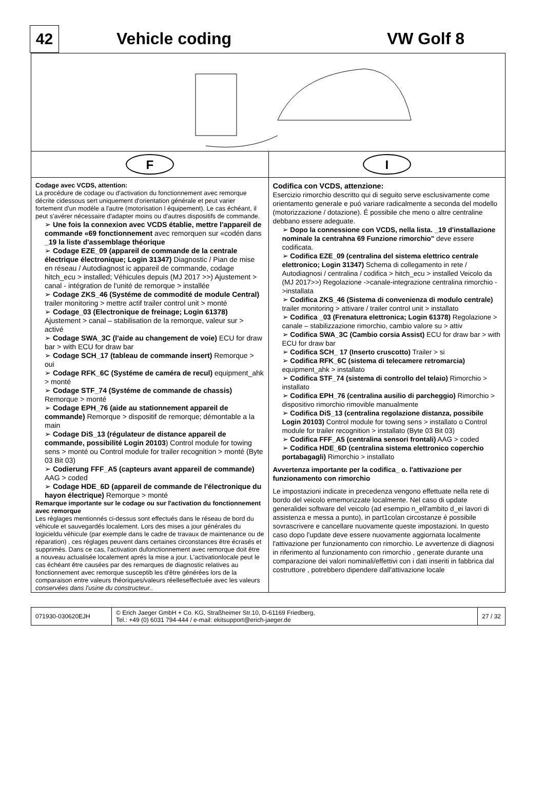42
Vehicle coding VW Golf 8
F I
Codage avec VCDS, attention:
La procédure de codage ou d'activation du fonctionnement avec remorque décrite cidessous sert uniquement d'orientation générale et peut varier fortement d'un modéle a l'autre (motorisation l équipement). Le cas échéant, il peut s'avérer nécessaire d'adapter moins ou d'autres dispositifs de commande.
➢ Une fois la connexion avec VCDS établie, mettre l'appareil de commande «69 fonctionnement avec remorquen sur «codén dans _19 la liste d'assemblage théorique
➢ Codage EZE_09 (appareil de commande de la centrale électrique électronique; Login 31347) Diagnostic / Pian de mise en réseau / Autodiagnost ic appareil de commande, codage hitch_ecu > installed; Véhicules depuis (MJ 2017 >>) Ajustement > canal - intégration de l'unité de remorque > installée
➢ Codage ZKS_46 (Systéme de commodité de module Central) trailer monitoring > mettre actif trailer control unit > monté
➢ Codage_03 (Electronique de freinage; Login 61378) Ajustement > canal – stabilisation de la remorque, valeur sur > activé
➢ Codage SWA_3C (l'aide au changement de voie) ECU for draw bar > with ECU for draw bar
➢ Codage SCH_17 (tableau de commande insert) Remorque > oui
➢ Codage RFK_6C (Systéme de caméra de recul) equipment_ahk > monté
➢ Codage STF_74 (Systéme de commande de chassis) Remorque > monté
➢ Codage EPH_76 (aide au stationnement appareil de commande) Remorque > dispositif de remorque; démontable a la main
➢ Codage DiS_13 (régulateur de distance appareil de commande, possibilité Login 20103) Control module for towing sens > monté ou Control module for trailer recognition > monté (Byte 03 Bit 03)
➢ Codierung FFF_A5 (capteurs avant appareil de commande) AAG > coded
➢ Codage HDE_6D (appareil de commande de l'électronique du hayon électrique) Remorque > monté
Remarque importante sur le codage ou sur l'activation du fonctionnement avec remorque
Les réglages mentionnés ci-dessus sont effectués dans le réseau de bord du véhicule et sauvegardés localement. Lors des mises a jour générales du logicieldu véhicule (par exemple dans le cadre de travaux de maintenance ou de réparation) , ces réglages peuvent dans certaines circonstances ětre écrasés et supprimés. Dans ce cas, l'activation dufonctionnement avec remorque doit ětre a nouveau actualisée localement aprés la mise a jour. L'activationlocale peut le cas échéant ětre causées par des remarques de diagnostic relatives au fonctionnement avec remorque susceptib les d'ětre générées lors de la comparaison entre valeurs théoriques/valeurs réelleseffectuée avec les valeurs conservées dans l'usine du constructeur..
Codifica con VCDS, attenzione:
Esercizio rimorchio descritto qui di seguito serve esclusivamente come orientamento generale e puó variare radicalmente a seconda del modello (motorizzazione / dotazione). É possibile che meno o altre centraline debbano essere adeguate.
➢ Dopo la connessione con VCDS, nella lista. _19 d'installazione nominale la centrahna 69 Funzione rimorchio" deve essere codificata.
➢ Codifica EZE_09 (centralina del sistema elettrico centrale elettronico; Login 31347) Schema di collegamento in rete / Autodiagnosi / centralina / codifica > hitch_ecu > installed Veicolo da (MJ 2017>>) Regolazione ->canale-integrazione centralina rimorchio ->installata
➢ Codifica ZKS_46 (Sistema di convenienza di modulo centrale) trailer monitoring > attivare / trailer control unit > installato
➢ Codifica _03 (Frenatura elettronica; Login 61378) Regolazione > canale – stabilizzazione rimorchio, cambio valore su > attiv
➢ Codifica SWA_3C (Cambio corsia Assist) ECU for draw bar > with ECU for draw bar
➢ Codifica SCH_ 17 (Inserto cruscotto) Trailer > si
➢ Codifica RFK_6C (sistema di telecamere retromarcia) equipment_ahk > installato
➢ Codifica STF_74 (sistema di controllo del telaio) Rimorchio > installato
➢ Codifica EPH_76 (centralina ausilio di parcheggio) Rimorchio > dispositivo rimorchio rimovible manualmente
➢ Codifica DiS_13 (centralina regolazione distanza, possibile Login 20103) Control module for towing sens > installato o Control module for trailer recognition > installato (Byte 03 Bit 03)
➢ Codifica FFF_A5 (centralina sensori frontali) AAG > coded
➢ Codifica HDE_6D (centralina sistema elettronico coperchio portabagagli) Rimorchio > installato
Avvertenza importante per la codifica_ o. l'attivazione per funzionamento con rimorchio
Le impostazioni indicate in precedenza vengono effettuate nella rete di bordo del veicolo ememorizzate localmente. Nel caso di update generalidei software del veicolo (ad esempio n_ell'ambito d_ei lavori di assistenza e messa a punto), in part1colan circostanze é possibile sovrascrivere e cancellare nuovamente queste impostazioni. In questo caso dopo l'update deve essere nuovamente aggiornata localmente l'attivazione per funzionamento con rimorchio. Le avvertenze di diagnosi in riferimento al funzionamento con rimorchio , generate durante una comparazione dei valori nominali/effettivi con i dati inseriti in fabbrica dal costruttore , potrebbero dipendere dall'attivazione locale
071930-030620EJH
© Erich Jaeger GmbH + Co. KG, Straßheimer Str.10, D-61169 Friedberg,
Tel.: +49 (0) 6031 794-444 / e-mail: ekitsupport@erich-jaeger.de
27 / 32